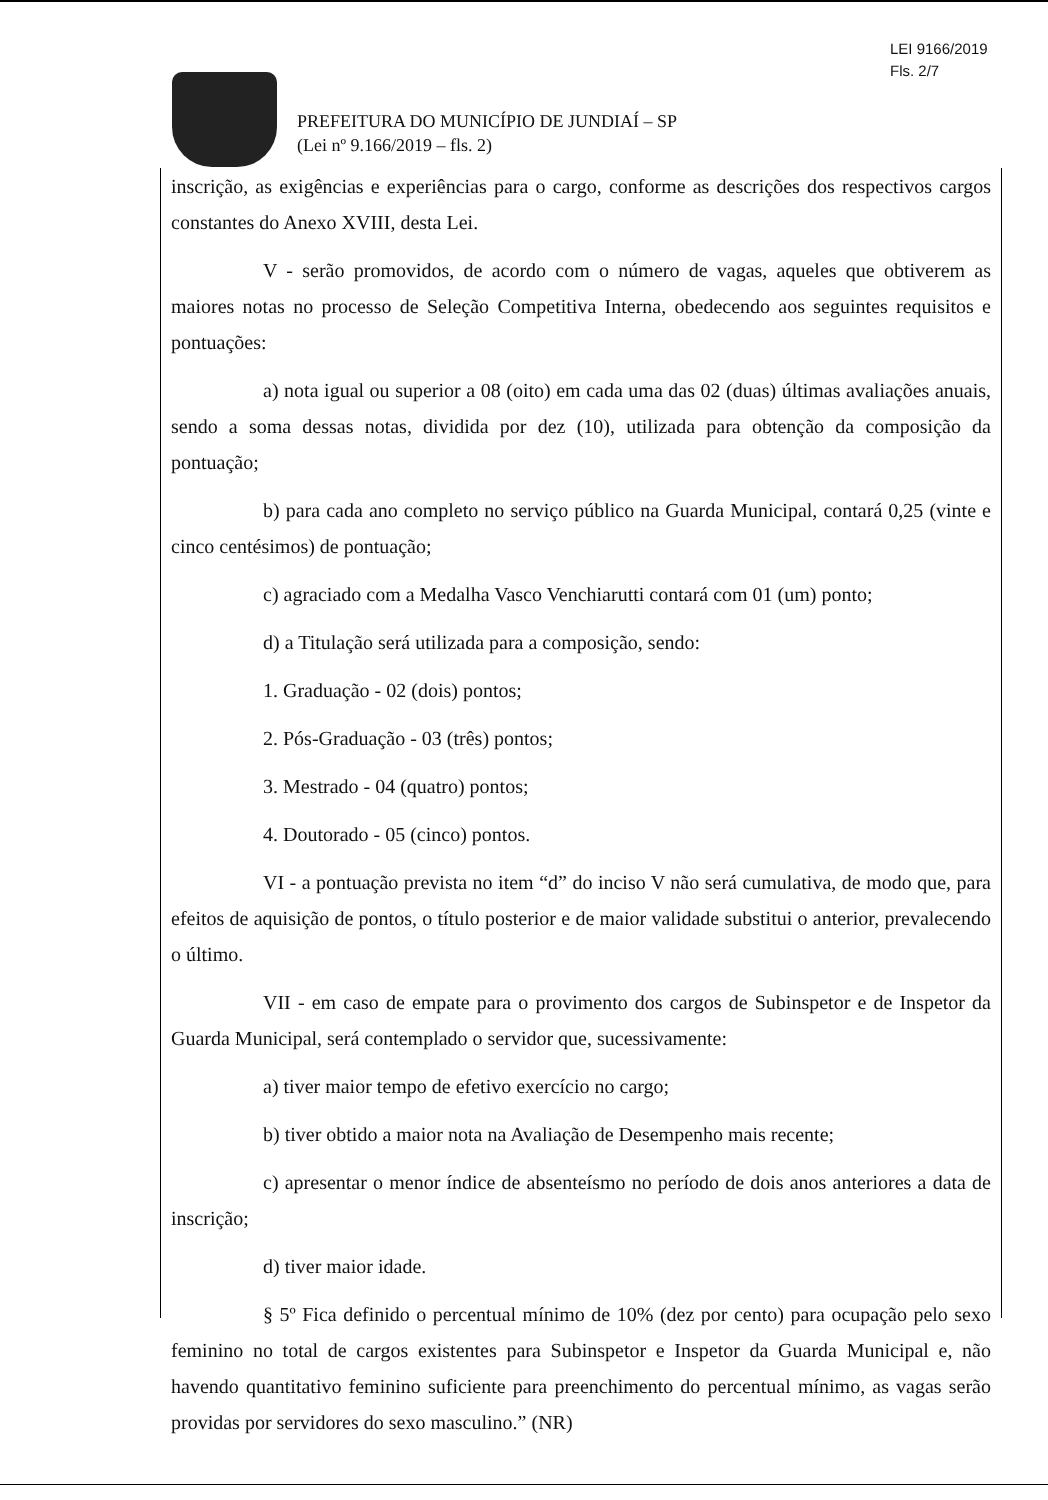LEI 9166/2019
Fls. 2/7
PREFEITURA DO MUNICÍPIO DE JUNDIAÍ – SP
(Lei nº 9.166/2019 – fls. 2)
inscrição, as exigências e experiências para o cargo, conforme as descrições dos respectivos cargos constantes do Anexo XVIII, desta Lei.
V - serão promovidos, de acordo com o número de vagas, aqueles que obtiverem as maiores notas no processo de Seleção Competitiva Interna, obedecendo aos seguintes requisitos e pontuações:
a) nota igual ou superior a 08 (oito) em cada uma das 02 (duas) últimas avaliações anuais, sendo a soma dessas notas, dividida por dez (10), utilizada para obtenção da composição da pontuação;
b) para cada ano completo no serviço público na Guarda Municipal, contará 0,25 (vinte e cinco centésimos) de pontuação;
c) agraciado com a Medalha Vasco Venchiarutti contará com 01 (um) ponto;
d) a Titulação será utilizada para a composição, sendo:
1. Graduação - 02 (dois) pontos;
2. Pós-Graduação - 03 (três) pontos;
3. Mestrado - 04 (quatro) pontos;
4. Doutorado - 05 (cinco) pontos.
VI - a pontuação prevista no item “d” do inciso V não será cumulativa, de modo que, para efeitos de aquisição de pontos, o título posterior e de maior validade substitui o anterior, prevalecendo o último.
VII - em caso de empate para o provimento dos cargos de Subinspetor e de Inspetor da Guarda Municipal, será contemplado o servidor que, sucessivamente:
a) tiver maior tempo de efetivo exercício no cargo;
b) tiver obtido a maior nota na Avaliação de Desempenho mais recente;
c) apresentar o menor índice de absenteísmo no período de dois anos anteriores a data de inscrição;
d) tiver maior idade.
§ 5º Fica definido o percentual mínimo de 10% (dez por cento) para ocupação pelo sexo feminino no total de cargos existentes para Subinspetor e Inspetor da Guarda Municipal e, não havendo quantitativo feminino suficiente para preenchimento do percentual mínimo, as vagas serão providas por servidores do sexo masculino.” (NR)